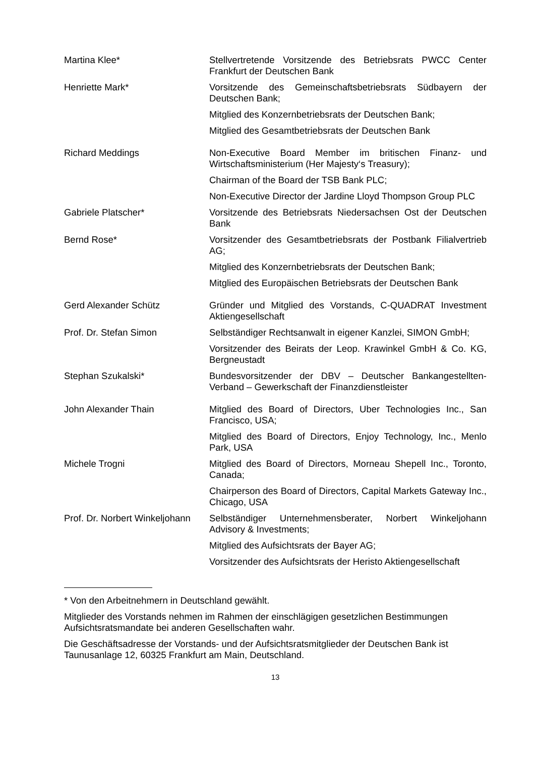| Martina Klee* | Stellvertretende Vorsitzende des Betriebsrats PWCC Center Frankfurt der Deutschen Bank |
| Henriette Mark* | Vorsitzende des Gemeinschaftsbetriebsrats Südbayern der Deutschen Bank; |
| | Mitglied des Konzernbetriebsrats der Deutschen Bank; |
| | Mitglied des Gesamtbetriebsrats der Deutschen Bank |
| Richard Meddings | Non-Executive Board Member im britischen Finanz- und Wirtschaftsministerium (Her Majesty‘s Treasury); |
| | Chairman of the Board der TSB Bank PLC; |
| | Non-Executive Director der Jardine Lloyd Thompson Group PLC |
| Gabriele Platscher* | Vorsitzende des Betriebsrats Niedersachsen Ost der Deutschen Bank |
| Bernd Rose* | Vorsitzender des Gesamtbetriebsrats der Postbank Filialvertrieb AG; |
| | Mitglied des Konzernbetriebsrats der Deutschen Bank; |
| | Mitglied des Europäischen Betriebsrats der Deutschen Bank |
| Gerd Alexander Schütz | Gründer und Mitglied des Vorstands, C-QUADRAT Investment Aktiengesellschaft |
| Prof. Dr. Stefan Simon | Selbständiger Rechtsanwalt in eigener Kanzlei, SIMON GmbH; |
| | Vorsitzender des Beirats der Leop. Krawinkel GmbH & Co. KG, Bergneustadt |
| Stephan Szukalski* | Bundesvorsitzender der DBV – Deutscher Bankangestellten-Verband – Gewerkschaft der Finanzdienstleister |
| John Alexander Thain | Mitglied des Board of Directors, Uber Technologies Inc., San Francisco, USA; |
| | Mitglied des Board of Directors, Enjoy Technology, Inc., Menlo Park, USA |
| Michele Trogni | Mitglied des Board of Directors, Morneau Shepell Inc., Toronto, Canada; |
| | Chairperson des Board of Directors, Capital Markets Gateway Inc., Chicago, USA |
| Prof. Dr. Norbert Winkeljohann | Selbständiger Unternehmensberater, Norbert Winkeljohann Advisory & Investments; |
| | Mitglied des Aufsichtsrats der Bayer AG; |
| | Vorsitzender des Aufsichtsrats der Heristo Aktiengesellschaft |
* Von den Arbeitnehmern in Deutschland gewählt.
Mitglieder des Vorstands nehmen im Rahmen der einschlägigen gesetzlichen Bestimmungen Aufsichtsratsmandate bei anderen Gesellschaften wahr.
Die Geschäftsadresse der Vorstands- und der Aufsichtsratsmitglieder der Deutschen Bank ist Taunusanlage 12, 60325 Frankfurt am Main, Deutschland.
13